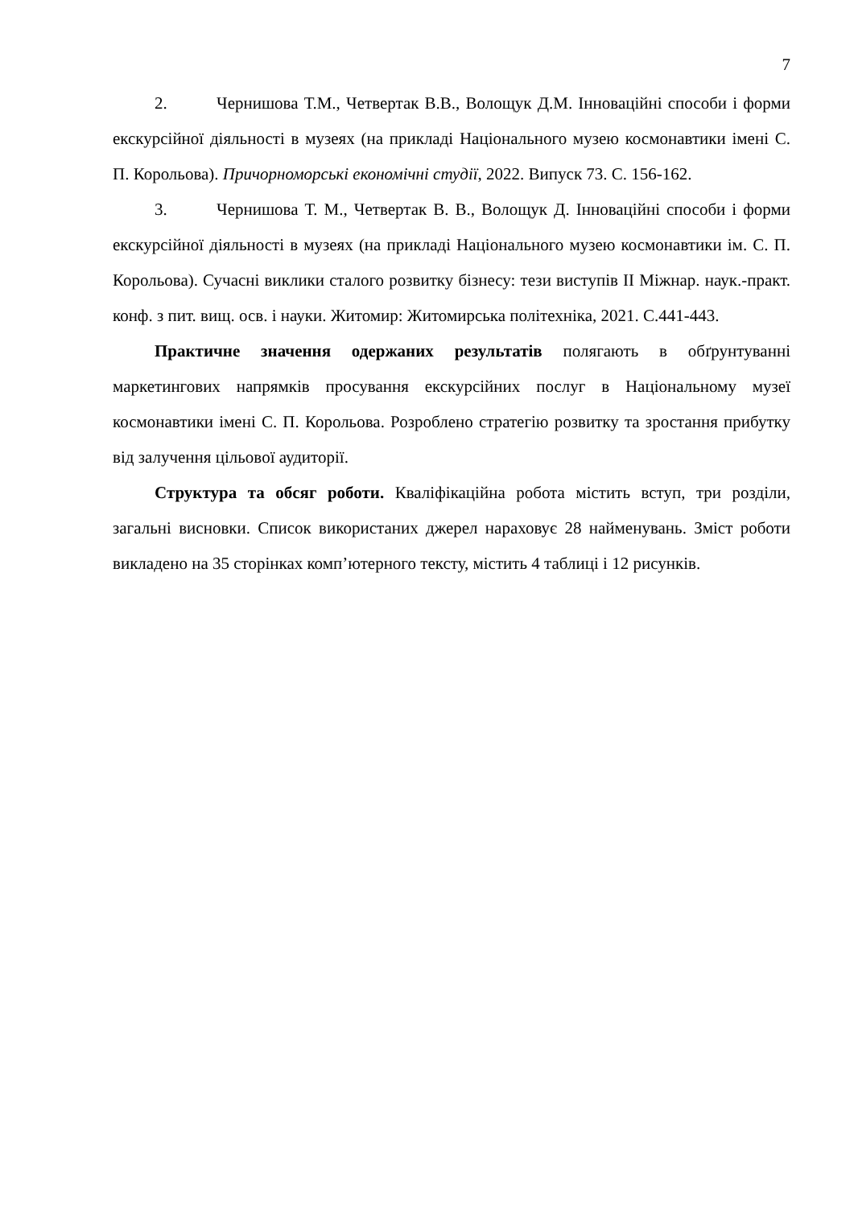7
2. Чернишова Т.М., Четвертак В.В., Волощук Д.М. Інноваційні способи і форми екскурсійної діяльності в музеях (на прикладі Національного музею космонавтики імені С. П. Корольова). Причорноморські економічні студії, 2022. Випуск 73. С. 156-162.
3. Чернишова Т. М., Четвертак В. В., Волощук Д. Інноваційні способи і форми екскурсійної діяльності в музеях (на прикладі Національного музею космонавтики ім. С. П. Корольова). Сучасні виклики сталого розвитку бізнесу: тези виступів II Міжнар. наук.-практ. конф. з пит. вищ. осв. і науки. Житомир: Житомирська політехніка, 2021. С.441-443.
Практичне значення одержаних результатів полягають в обґрунтуванні маркетингових напрямків просування екскурсійних послуг в Національному музеї космонавтики імені С. П. Корольова. Розроблено стратегію розвитку та зростання прибутку від залучення цільової аудиторії.
Структура та обсяг роботи. Кваліфікаційна робота містить вступ, три розділи, загальні висновки. Список використаних джерел нараховує 28 найменувань. Зміст роботи викладено на 35 сторінках комп’ютерного тексту, містить 4 таблиці і 12 рисунків.